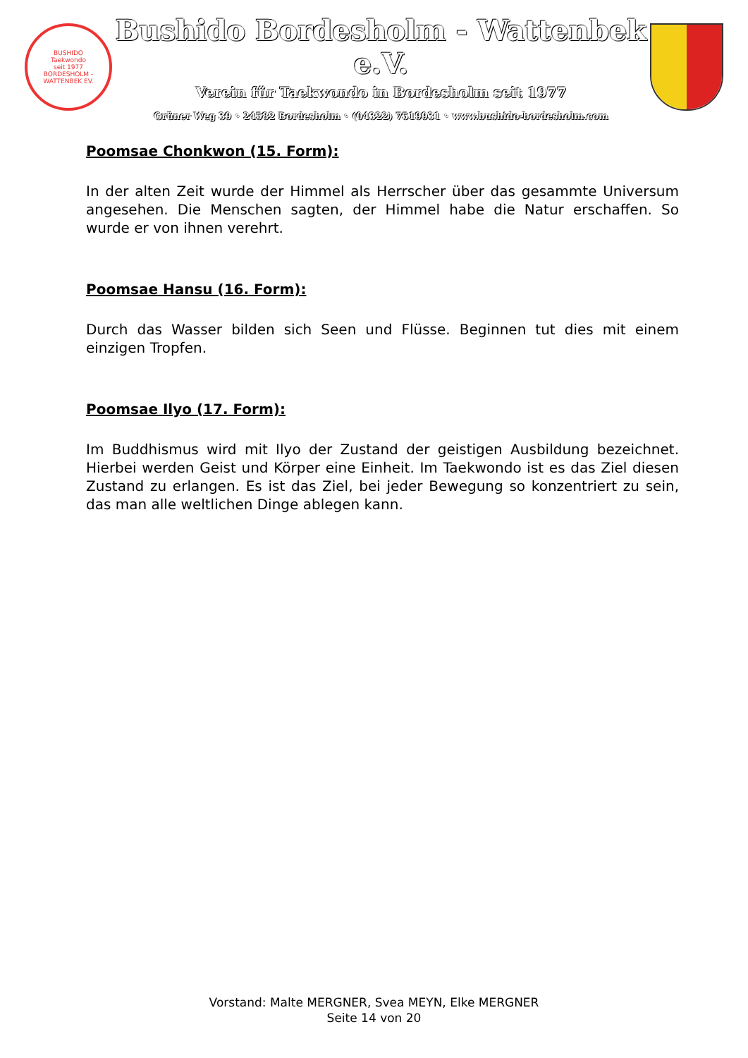BUSHIDO
Taekwondo
seit 1977
BORDESHOLM - WATTENBEK EV.
Bushido Bordesholm - Wattenbek e.V.
Verein für Taekwondo in Bordesholm seit 1977
Grüner Weg 39 ◦ 24582 Bordesholm ◦ (04322) 7519931 ◦ www.bushido-bordesholm.com
Poomsae Chonkwon (15. Form):
In der alten Zeit wurde der Himmel als Herrscher über das gesammte Universum angesehen. Die Menschen sagten, der Himmel habe die Natur erschaffen. So wurde er von ihnen verehrt.
Poomsae Hansu (16. Form):
Durch das Wasser bilden sich Seen und Flüsse. Beginnen tut dies mit einem einzigen Tropfen.
Poomsae Ilyo (17. Form):
Im Buddhismus wird mit Ilyo der Zustand der geistigen Ausbildung bezeichnet. Hierbei werden Geist und Körper eine Einheit. Im Taekwondo ist es das Ziel diesen Zustand zu erlangen. Es ist das Ziel, bei jeder Bewegung so konzentriert zu sein, das man alle weltlichen Dinge ablegen kann.
Vorstand: Malte MERGNER, Svea MEYN, Elke MERGNER
Seite 14 von 20